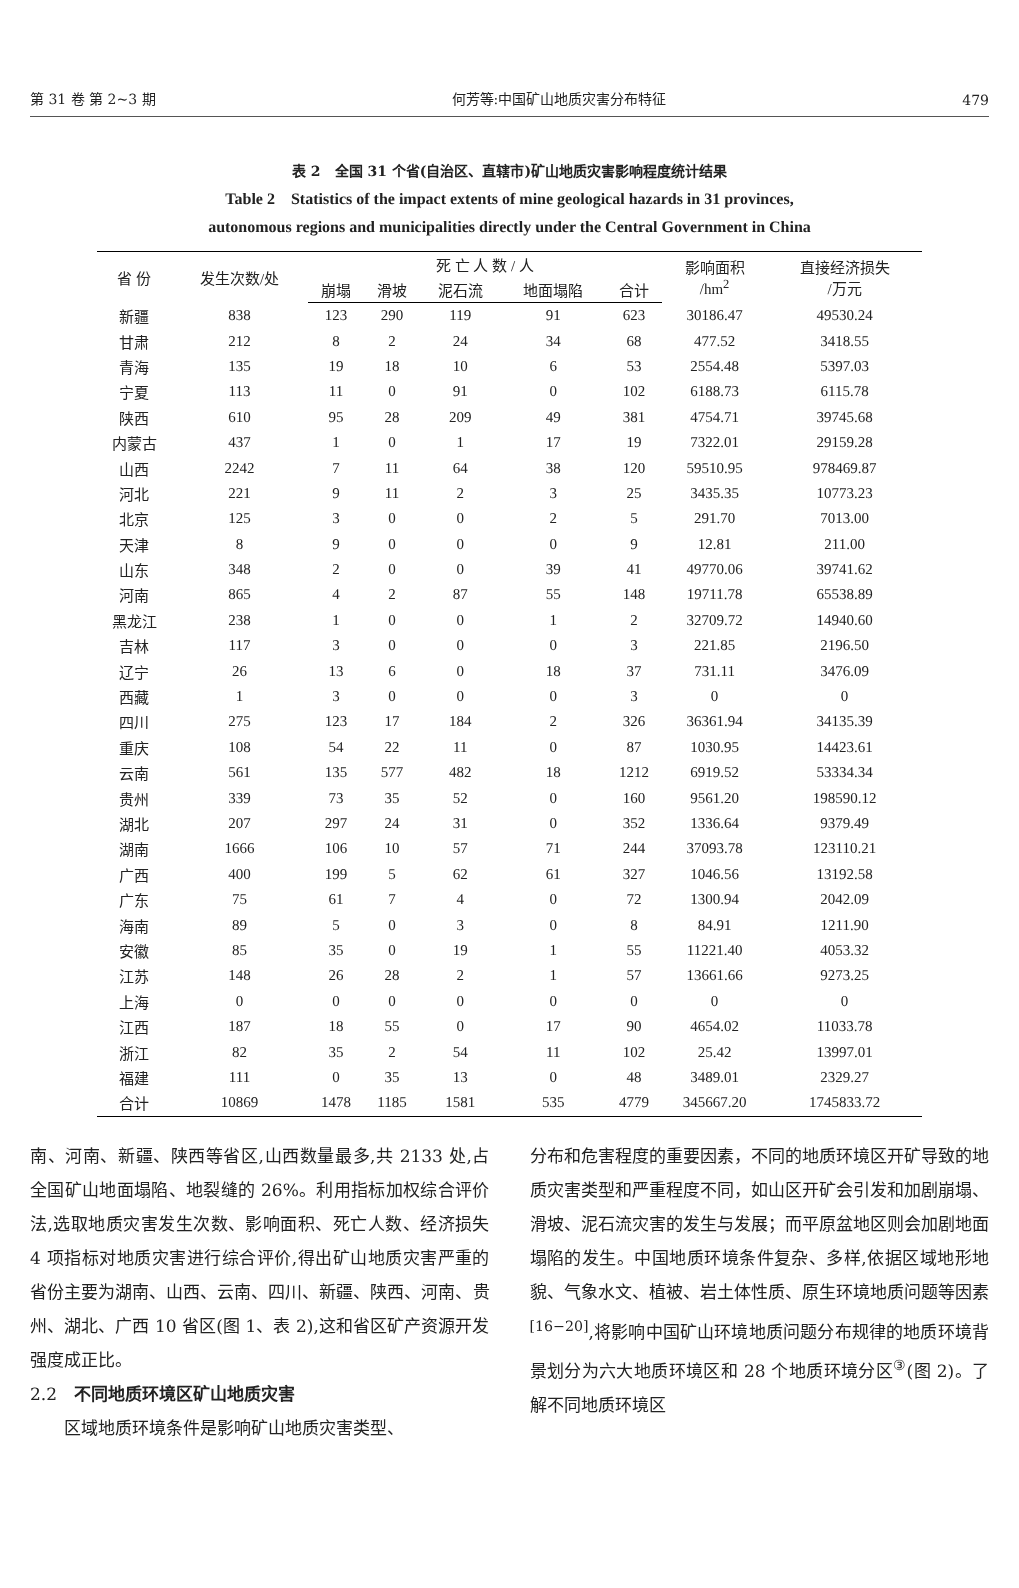第 31 卷 第 2~3 期 何芳等:中国矿山地质灾害分布特征 479
表 2　全国 31 个省(自治区、直辖市)矿山地质灾害影响程度统计结果
Table 2　Statistics of the impact extents of mine geological hazards in 31 provinces,
autonomous regions and municipalities directly under the Central Government in China
| 省 份 | 发生次数/处 | 死 亡 人 数 / 人 | | | | | 影响面积 /hm<sup>2</sup> | 直接经济损失 /万元 |
| --- | --- | --- | --- | --- | --- | --- | --- | --- |
| | | 崩塌 | 滑坡 | 泥石流 | 地面塌陷 | 合计 | | |
| 新疆 | 838 | 123 | 290 | 119 | 91 | 623 | 30186.47 | 49530.24 |
| 甘肃 | 212 | 8 | 2 | 24 | 34 | 68 | 477.52 | 3418.55 |
| 青海 | 135 | 19 | 18 | 10 | 6 | 53 | 2554.48 | 5397.03 |
| 宁夏 | 113 | 11 | 0 | 91 | 0 | 102 | 6188.73 | 6115.78 |
| 陕西 | 610 | 95 | 28 | 209 | 49 | 381 | 4754.71 | 39745.68 |
| 内蒙古 | 437 | 1 | 0 | 1 | 17 | 19 | 7322.01 | 29159.28 |
| 山西 | 2242 | 7 | 11 | 64 | 38 | 120 | 59510.95 | 978469.87 |
| 河北 | 221 | 9 | 11 | 2 | 3 | 25 | 3435.35 | 10773.23 |
| 北京 | 125 | 3 | 0 | 0 | 2 | 5 | 291.70 | 7013.00 |
| 天津 | 8 | 9 | 0 | 0 | 0 | 9 | 12.81 | 211.00 |
| 山东 | 348 | 2 | 0 | 0 | 39 | 41 | 49770.06 | 39741.62 |
| 河南 | 865 | 4 | 2 | 87 | 55 | 148 | 19711.78 | 65538.89 |
| 黑龙江 | 238 | 1 | 0 | 0 | 1 | 2 | 32709.72 | 14940.60 |
| 吉林 | 117 | 3 | 0 | 0 | 0 | 3 | 221.85 | 2196.50 |
| 辽宁 | 26 | 13 | 6 | 0 | 18 | 37 | 731.11 | 3476.09 |
| 西藏 | 1 | 3 | 0 | 0 | 0 | 3 | 0 | 0 |
| 四川 | 275 | 123 | 17 | 184 | 2 | 326 | 36361.94 | 34135.39 |
| 重庆 | 108 | 54 | 22 | 11 | 0 | 87 | 1030.95 | 14423.61 |
| 云南 | 561 | 135 | 577 | 482 | 18 | 1212 | 6919.52 | 53334.34 |
| 贵州 | 339 | 73 | 35 | 52 | 0 | 160 | 9561.20 | 198590.12 |
| 湖北 | 207 | 297 | 24 | 31 | 0 | 352 | 1336.64 | 9379.49 |
| 湖南 | 1666 | 106 | 10 | 57 | 71 | 244 | 37093.78 | 123110.21 |
| 广西 | 400 | 199 | 5 | 62 | 61 | 327 | 1046.56 | 13192.58 |
| 广东 | 75 | 61 | 7 | 4 | 0 | 72 | 1300.94 | 2042.09 |
| 海南 | 89 | 5 | 0 | 3 | 0 | 8 | 84.91 | 1211.90 |
| 安徽 | 85 | 35 | 0 | 19 | 1 | 55 | 11221.40 | 4053.32 |
| 江苏 | 148 | 26 | 28 | 2 | 1 | 57 | 13661.66 | 9273.25 |
| 上海 | 0 | 0 | 0 | 0 | 0 | 0 | 0 | 0 |
| 江西 | 187 | 18 | 55 | 0 | 17 | 90 | 4654.02 | 11033.78 |
| 浙江 | 82 | 35 | 2 | 54 | 11 | 102 | 25.42 | 13997.01 |
| 福建 | 111 | 0 | 35 | 13 | 0 | 48 | 3489.01 | 2329.27 |
| 合计 | 10869 | 1478 | 1185 | 1581 | 535 | 4779 | 345667.20 | 1745833.72 |
南、河南、新疆、陕西等省区,山西数量最多,共 2133 处,占全国矿山地面塌陷、地裂缝的 26%。利用指标加权综合评价法,选取地质灾害发生次数、影响面积、死亡人数、经济损失 4 项指标对地质灾害进行综合评价,得出矿山地质灾害严重的省份主要为湖南、山西、云南、四川、新疆、陕西、河南、贵州、湖北、广西 10 省区(图 1、表 2),这和省区矿产资源开发强度成正比。
2.2　不同地质环境区矿山地质灾害
　　区域地质环境条件是影响矿山地质灾害类型、
分布和危害程度的重要因素，不同的地质环境区开矿导致的地质灾害类型和严重程度不同，如山区开矿会引发和加剧崩塌、滑坡、泥石流灾害的发生与发展；而平原盆地区则会加剧地面塌陷的发生。中国地质环境条件复杂、多样,依据区域地形地貌、气象水文、植被、岩土体性质、原生环境地质问题等因素<sup>[16−20]</sup>,将影响中国矿山环境地质问题分布规律的地质环境背景划分为六大地质环境区和 28 个地质环境分区<sup>③</sup>(图 2)。了解不同地质环境区